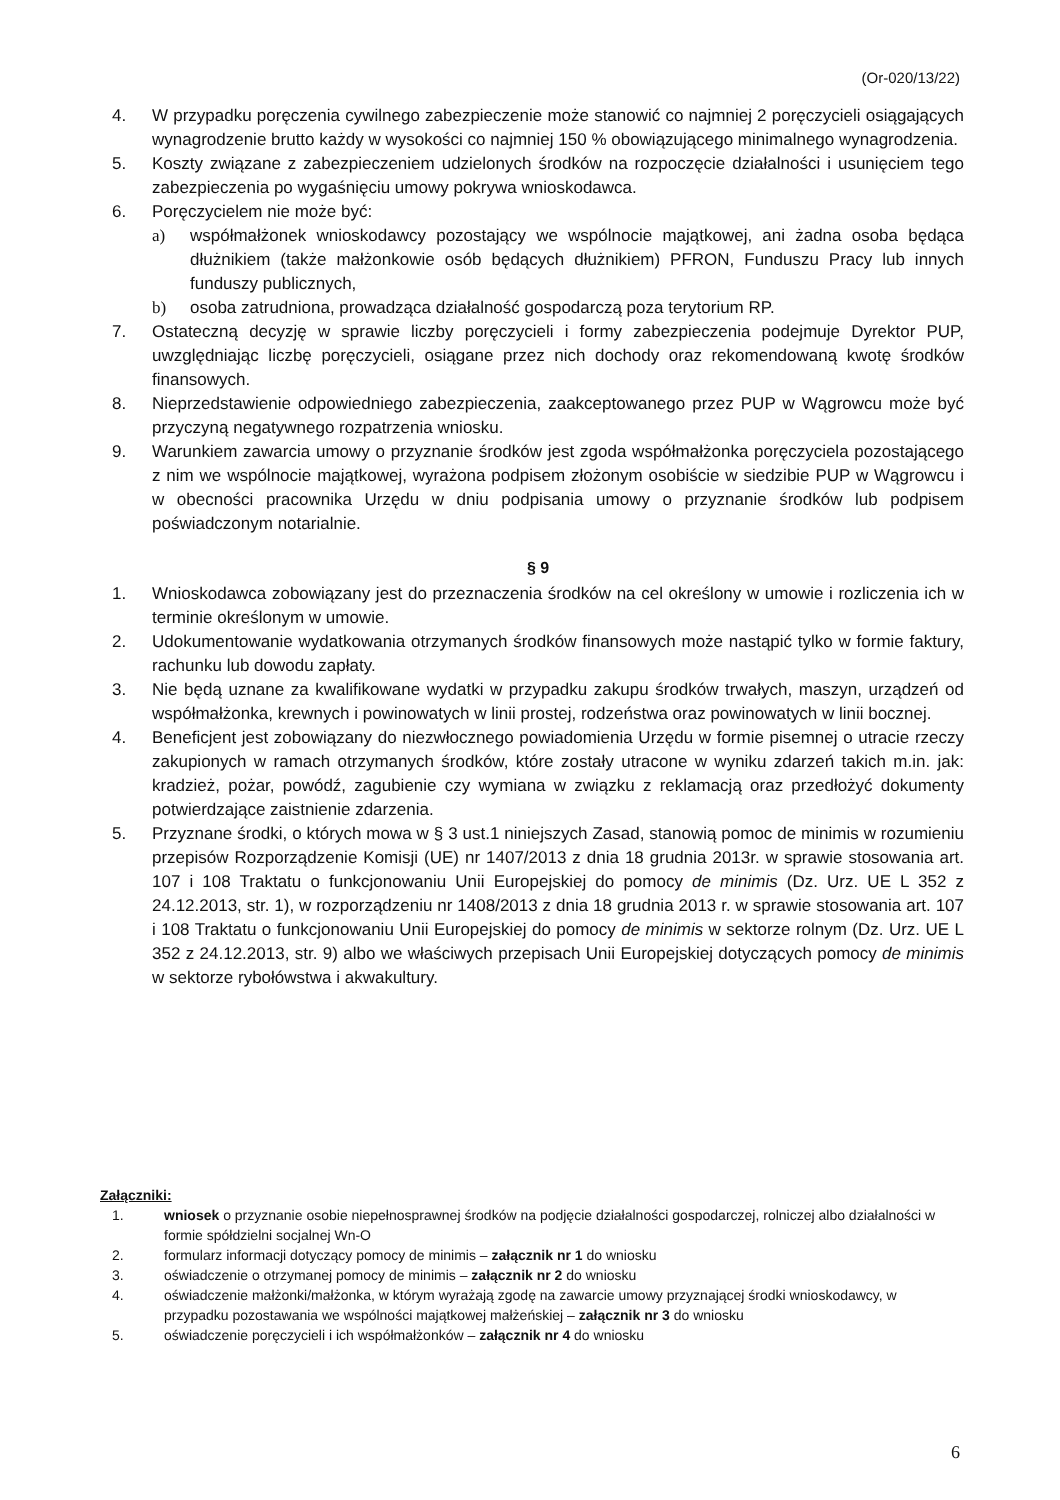(Or-020/13/22)
4. W przypadku poręczenia cywilnego zabezpieczenie może stanowić co najmniej 2 poręczycieli osiągających wynagrodzenie brutto każdy w wysokości co najmniej 150 % obowiązującego minimalnego wynagrodzenia.
5. Koszty związane z zabezpieczeniem udzielonych środków na rozpoczęcie działalności i usunięciem tego zabezpieczenia po wygaśnięciu umowy pokrywa wnioskodawca.
6. Poręczycielem nie może być:
a) współmałżonek wnioskodawcy pozostający we wspólnocie majątkowej, ani żadna osoba będąca dłużnikiem (także małżonkowie osób będących dłużnikiem) PFRON, Funduszu Pracy lub innych funduszy publicznych,
b) osoba zatrudniona, prowadząca działalność gospodarczą poza terytorium RP.
7. Ostateczną decyzję w sprawie liczby poręczycieli i formy zabezpieczenia podejmuje Dyrektor PUP, uwzględniając liczbę poręczycieli, osiągane przez nich dochody oraz rekomendowaną kwotę środków finansowych.
8. Nieprzedstawienie odpowiedniego zabezpieczenia, zaakceptowanego przez PUP w Wągrowcu może być przyczyną negatywnego rozpatrzenia wniosku.
9. Warunkiem zawarcia umowy o przyznanie środków jest zgoda współmałżonka poręczyciela pozostającego z nim we wspólnocie majątkowej, wyrażona podpisem złożonym osobiście w siedzibie PUP w Wągrowcu i w obecności pracownika Urzędu w dniu podpisania umowy o przyznanie środków lub podpisem poświadczonym notarialnie.
§ 9
1. Wnioskodawca zobowiązany jest do przeznaczenia środków na cel określony w umowie i rozliczenia ich w terminie określonym w umowie.
2. Udokumentowanie wydatkowania otrzymanych środków finansowych może nastąpić tylko w formie faktury, rachunku lub dowodu zapłaty.
3. Nie będą uznane za kwalifikowane wydatki w przypadku zakupu środków trwałych, maszyn, urządzeń od współmałżonka, krewnych i powinowatych w linii prostej, rodzeństwa oraz powinowatych w linii bocznej.
4. Beneficjent jest zobowiązany do niezwłocznego powiadomienia Urzędu w formie pisemnej o utracie rzeczy zakupionych w ramach otrzymanych środków, które zostały utracone w wyniku zdarzeń takich m.in. jak: kradzież, pożar, powódź, zagubienie czy wymiana w związku z reklamacją oraz przedłożyć dokumenty potwierdzające zaistnienie zdarzenia.
5. Przyznane środki, o których mowa w § 3 ust.1 niniejszych Zasad, stanowią pomoc de minimis w rozumieniu przepisów Rozporządzenie Komisji (UE) nr 1407/2013 z dnia 18 grudnia 2013r. w sprawie stosowania art. 107 i 108 Traktatu o funkcjonowaniu Unii Europejskiej do pomocy de minimis (Dz. Urz. UE L 352 z 24.12.2013, str. 1), w rozporządzeniu nr 1408/2013 z dnia 18 grudnia 2013 r. w sprawie stosowania art. 107 i 108 Traktatu o funkcjonowaniu Unii Europejskiej do pomocy de minimis w sektorze rolnym (Dz. Urz. UE L 352 z 24.12.2013, str. 9) albo we właściwych przepisach Unii Europejskiej dotyczących pomocy de minimis w sektorze rybołówstwa i akwakultury.
Załączniki:
1. wniosek o przyznanie osobie niepełnosprawnej środków na podjęcie działalności gospodarczej, rolniczej albo działalności w formie spółdzielni socjalnej Wn-O
2. formularz informacji dotyczący pomocy de minimis – załącznik nr 1 do wniosku
3. oświadczenie o otrzymanej pomocy de minimis – załącznik nr 2 do wniosku
4. oświadczenie małżonki/małżonka, w którym wyrażają zgodę na zawarcie umowy przyznającej środki wnioskodawcy, w przypadku pozostawania we wspólności majątkowej małżeńskiej – załącznik nr 3 do wniosku
5. oświadczenie poręczycieli i ich współmałżonków – załącznik nr 4 do wniosku
6